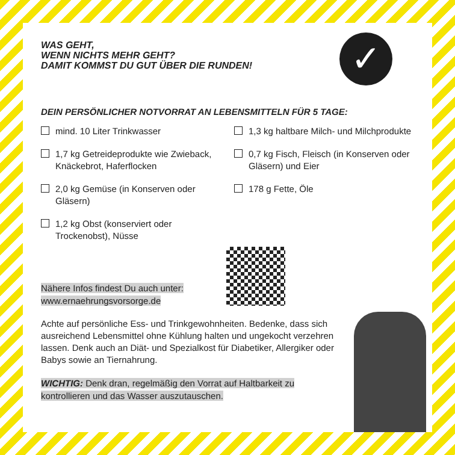WAS GEHT,
WENN NICHTS MEHR GEHT?
DAMIT KOMMST DU GUT ÜBER DIE RUNDEN!
✓
DEIN PERSÖNLICHER NOTVORRAT AN LEBENSMITTELN FÜR 5 TAGE:
mind. 10 Liter Trinkwasser
1,7 kg Getreideprodukte wie Zwie­back, Knäckebrot, Haferflocken
2,0 kg Gemüse (in Konserven oder Gläsern)
1,2 kg Obst (konserviert oder Trockenobst), Nüsse
1,3 kg haltbare Milch- und Milch­produkte
0,7 kg Fisch, Fleisch (in Konserven oder Gläsern) und Eier
178 g Fette, Öle
Nähere Infos findest Du auch unter:
www.ernaehrungsvorsorge.de
Achte auf persönliche Ess- und Trinkgewohnheiten. Bedenke, dass sich ausreichend Lebensmittel ohne Kühlung halten und ungekocht verzehren lassen. Denk auch an Diät- und Spezial­kost für Diabetiker, Allergiker oder Babys sowie an Tiernahrung.
WICHTIG: Denk dran, regelmäßig den Vorrat auf Haltbarkeit zu kontrollieren und das Wasser auszutauschen.